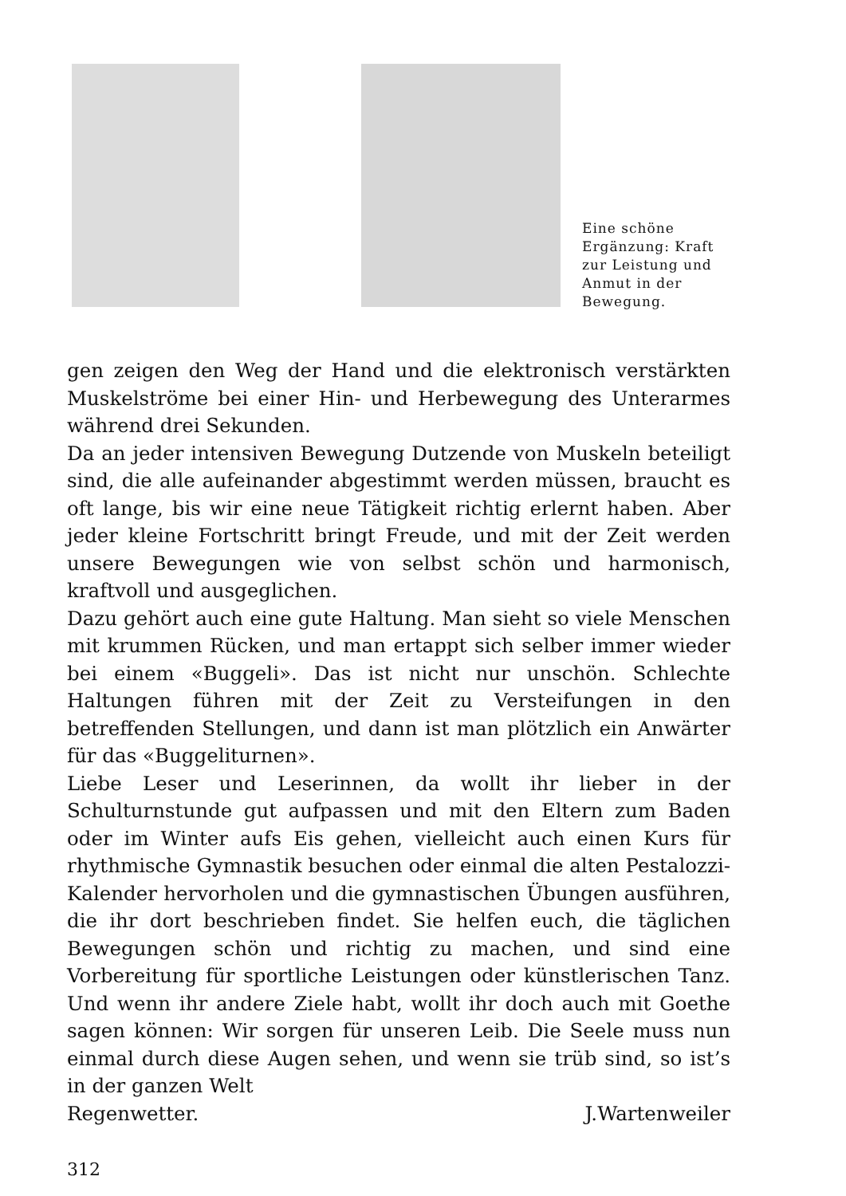Eine schöne Ergänzung: Kraft zur Leistung und Anmut in der Bewegung.
gen zeigen den Weg der Hand und die elektronisch verstärkten Muskelströme bei einer Hin- und Herbewegung des Unterarmes während drei Sekunden.
Da an jeder intensiven Bewegung Dutzende von Muskeln beteiligt sind, die alle aufeinander abgestimmt werden müssen, braucht es oft lange, bis wir eine neue Tätigkeit richtig erlernt haben. Aber jeder kleine Fortschritt bringt Freude, und mit der Zeit werden unsere Bewegungen wie von selbst schön und harmonisch, kraftvoll und ausgeglichen.
Dazu gehört auch eine gute Haltung. Man sieht so viele Menschen mit krummen Rücken, und man ertappt sich selber immer wieder bei einem «Buggeli». Das ist nicht nur unschön. Schlechte Haltungen führen mit der Zeit zu Versteifungen in den betreffenden Stellungen, und dann ist man plötzlich ein Anwärter für das «Buggeliturnen».
Liebe Leser und Leserinnen, da wollt ihr lieber in der Schulturnstunde gut aufpassen und mit den Eltern zum Baden oder im Winter aufs Eis gehen, vielleicht auch einen Kurs für rhythmische Gymnastik besuchen oder einmal die alten Pestalozzi-Kalender hervorholen und die gymnastischen Übungen ausführen, die ihr dort beschrieben findet. Sie helfen euch, die täglichen Bewegungen schön und richtig zu machen, und sind eine Vorbereitung für sportliche Leistungen oder künstlerischen Tanz. Und wenn ihr andere Ziele habt, wollt ihr doch auch mit Goethe sagen können: Wir sorgen für unseren Leib. Die Seele muss nun einmal durch diese Augen sehen, und wenn sie trüb sind, so ist’s in der ganzen Welt
Regenwetter. J.Wartenweiler
312